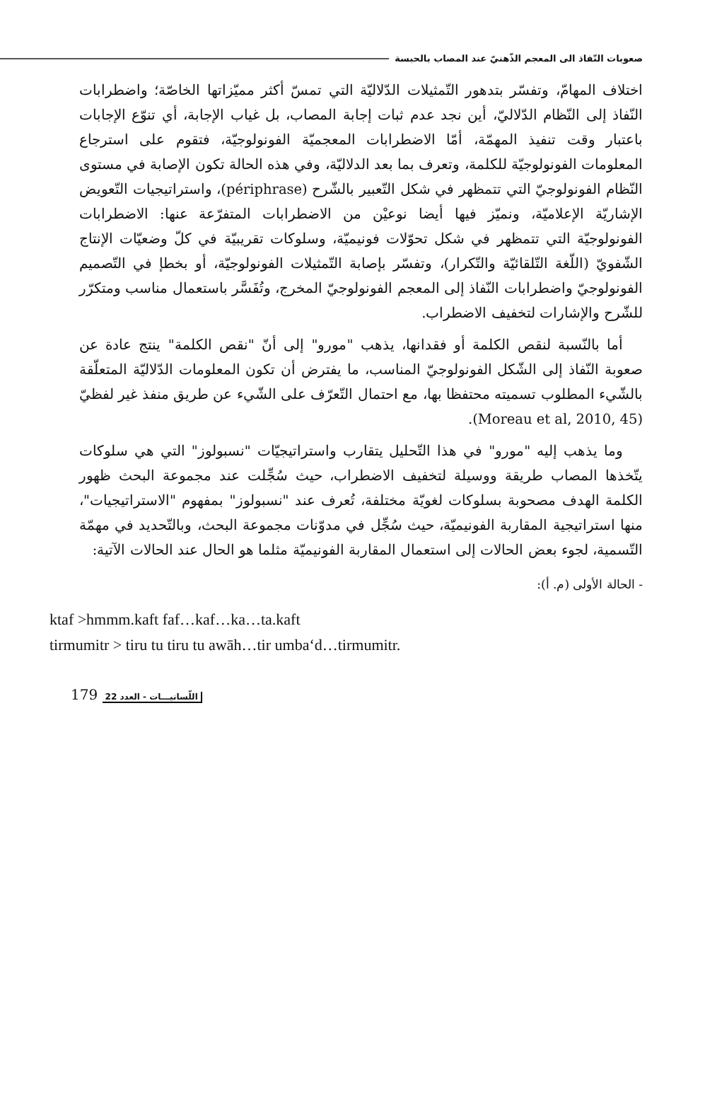صعوبات النّفاذ الى المعجم الذّهنيّ عند المصاب بالحبسة
اختلاف المهامّ، وتفسّر بتدهور التّمثيلات الدّلاليّة التي تمسّ أكثر مميّزاتها الخاصّة؛ واضطرابات النّفاذ إلى النّظام الدّلاليّ، أين نجد عدم ثبات إجابة المصاب، بل غياب الإجابة، أي تنوّع الإجابات باعتبار وقت تنفيذ المهمّة، أمّا الاضطرابات المعجميّة الفونولوجيّة، فتقوم على استرجاع المعلومات الفونولوجيّة للكلمة، وتعرف بما بعد الدلاليّة، وفي هذه الحالة تكون الإصابة في مستوى النّظام الفونولوجيّ التي تتمظهر في شكل التّعبير بالشّرح (périphrase)، واستراتيجيات التّعويض الإشاريّة الإعلاميّة، ونميّز فيها أيضا نوعيْن من الاضطرابات المتفرّعة عنها: الاضطرابات الفونولوجيّة التي تتمظهر في شكل تحوّلات فونيميّة، وسلوكات تقريبيّة في كلّ وضعيّات الإنتاج الشّفويّ (اللّغة التّلقائيّة والتّكرار)، وتفسّر بإصابة التّمثيلات الفونولوجيّة، أو بخطإ في التّصميم الفونولوجيّ واضطرابات النّفاذ إلى المعجم الفونولوجيّ المخرج، وتُفَسَّر باستعمال مناسب ومتكرّر للشّرح والإشارات لتخفيف الاضطراب.
أما بالنّسبة لنقص الكلمة أو فقدانها، يذهب "مورو" إلى أنّ "نقص الكلمة" ينتج عادة عن صعوبة النّفاذ إلى الشّكل الفونولوجيّ المناسب، ما يفترض أن تكون المعلومات الدّلاليّة المتعلّقة بالشّيء المطلوب تسميته محتفظا بها، مع احتمال التّعرّف على الشّيء عن طريق منفذ غير لفظيّ (Moreau et al, 2010, 45).
وما يذهب إليه "مورو" في هذا التّحليل يتقارب واستراتيجيّات "نسبولوز" التي هي سلوكات يتّخذها المصاب طريقة ووسيلة لتخفيف الاضطراب، حيث سُجِّلت عند مجموعة البحث ظهور الكلمة الهدف مصحوبة بسلوكات لغويّة مختلفة، تُعرف عند "نسبولوز" بمفهوم "الاستراتيجيات"، منها استراتيجية المقاربة الفونيميّة، حيث سُجِّل في مدوّنات مجموعة البحث، وبالتّحديد في مهمّة التّسمية، لجوء بعض الحالات إلى استعمال المقاربة الفونيميّة مثلما هو الحال عند الحالات الآتية:
- الحالة الأولى (م. أ):
ktaf >hmmm.kaft faf…kaf…ka…ta.kaft
tirmumitr > tiru tu tiru tu awāh…tir umba‘d…tirmumitr.
179 اللّسانيـــات - العدد 22